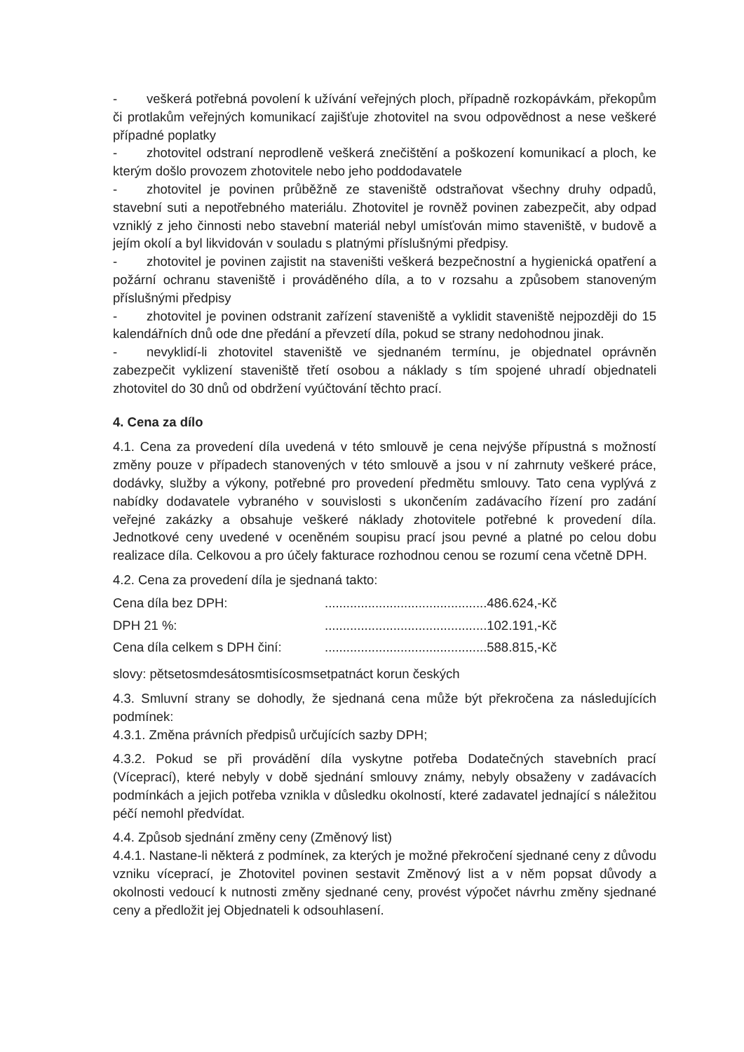- veškerá potřebná povolení k užívání veřejných ploch, případně rozkopávkám, překopům či protlakům veřejných komunikací zajišťuje zhotovitel na svou odpovědnost a nese veškeré případné poplatky
- zhotovitel odstraní neprodleně veškerá znečištění a poškození komunikací a ploch, ke kterým došlo provozem zhotovitele nebo jeho poddodavatele
- zhotovitel je povinen průběžně ze staveniště odstraňovat všechny druhy odpadů, stavební suti a nepotřebného materiálu. Zhotovitel je rovněž povinen zabezpečit, aby odpad vzniklý z jeho činnosti nebo stavební materiál nebyl umísťován mimo staveniště, v budově a jejím okolí a byl likvidován v souladu s platnými příslušnými předpisy.
- zhotovitel je povinen zajistit na staveništi veškerá bezpečnostní a hygienická opatření a požární ochranu staveniště i prováděného díla, a to v rozsahu a způsobem stanoveným příslušnými předpisy
- zhotovitel je povinen odstranit zařízení staveniště a vyklidit staveniště nejpozději do 15 kalendářních dnů ode dne předání a převzetí díla, pokud se strany nedohodnou jinak.
- nevyklidí-li zhotovitel staveniště ve sjednaném termínu, je objednatel oprávněn zabezpečit vyklizení staveniště třetí osobou a náklady s tím spojené uhradí objednateli zhotovitel do 30 dnů od obdržení vyúčtování těchto prací.
4. Cena za dílo
4.1. Cena za provedení díla uvedená v této smlouvě je cena nejvýše přípustná s možností změny pouze v případech stanovených v této smlouvě a jsou v ní zahrnuty veškeré práce, dodávky, služby a výkony, potřebné pro provedení předmětu smlouvy. Tato cena vyplývá z nabídky dodavatele vybraného v souvislosti s ukončením zadávacího řízení pro zadání veřejné zakázky a obsahuje veškeré náklady zhotovitele potřebné k provedení díla. Jednotkové ceny uvedené v oceněném soupisu prací jsou pevné a platné po celou dobu realizace díla. Celkovou a pro účely fakturace rozhodnou cenou se rozumí cena včetně DPH.
4.2. Cena za provedení díla je sjednaná takto:
| Cena díla bez DPH: | .............................................486.624,-Kč |
| DPH 21 %: | .............................................102.191,-Kč |
| Cena díla celkem s DPH činí: | .............................................588.815,-Kč |
slovy: pětsetosmdesátosmtisícosmsetpatnáct korun českých
4.3. Smluvní strany se dohodly, že sjednaná cena může být překročena za následujících podmínek:
4.3.1. Změna právních předpisů určujících sazby DPH;
4.3.2. Pokud se při provádění díla vyskytne potřeba Dodatečných stavebních prací (Víceprací), které nebyly v době sjednání smlouvy známy, nebyly obsaženy v zadávacích podmínkách a jejich potřeba vznikla v důsledku okolností, které zadavatel jednající s náležitou péčí nemohl předvídat.
4.4. Způsob sjednání změny ceny (Změnový list)
4.4.1. Nastane-li některá z podmínek, za kterých je možné překročení sjednané ceny z důvodu vzniku víceprací, je Zhotovitel povinen sestavit Změnový list a v něm popsat důvody a okolnosti vedoucí k nutnosti změny sjednané ceny, provést výpočet návrhu změny sjednané ceny a předložit jej Objednateli k odsouhlasení.